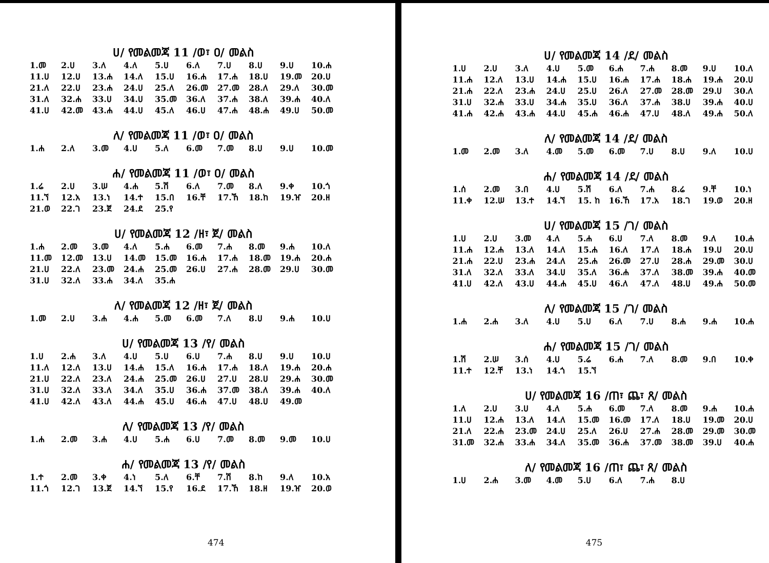ሀ/ የመልመጃ 11 /ወ፣ ዐ/ መልስ
| 1.መ | 2.ሀ | 3.ለ | 4.ለ | 5.ሀ | 6.ለ | 7.ሀ | 8.ሀ | 9.ሀ | 10.ሐ |
| 11.ሀ | 12.ሀ | 13.ሐ | 14.ለ | 15.ሀ | 16.ሐ | 17.ሐ | 18.ሀ | 19.መ | 20.ሀ |
| 21.ለ | 22.ሀ | 23.ሐ | 24.ሀ | 25.ለ | 26.መ | 27.መ | 28.ለ | 29.ለ | 30.መ |
| 31.ለ | 32.ሐ | 33.ሀ | 34.ሀ | 35.መ | 36.ለ | 37.ሐ | 38.ለ | 39.ሐ | 40.ለ |
| 41.ሀ | 42.መ | 43.ሐ | 44.ሀ | 45.ለ | 46.ሀ | 47.ሐ | 48.ሐ | 49.ሀ | 50.መ |
ለ/ የመልመጃ 11 /ወ፣ ዐ/ መልስ
| 1.ሐ | 2.ለ | 3.መ | 4.ሀ | 5.ለ | 6.መ | 7.መ | 8.ሀ | 9.ሀ | 10.መ |
ሐ/ የመልመጃ 11 /ወ፣ ዐ/ መልስ
| 1.ሬ | 2.ሀ | 3.ሠ | 4.ሐ | 5.ሽ | 6.ለ | 7.መ | 8.ለ | 9.ቀ | 10.ጎ |
| 11.ኘ | 12.አ | 13.ነ | 14.ተ | 15.በ | 16.ቸ | 17.ኸ | 18.ከ | 19.ዠ | 20.ዘ |
| 21.ወ | 22.ገ | 23.ጀ | 24.ደ | 25.የ | | | | | |
ሀ/ የመልመጃ 12 /ዘ፣ ጀ/ መልስ
| 1.ሐ | 2.መ | 3.መ | 4.ለ | 5.ሐ | 6.መ | 7.ሐ | 8.መ | 9.ሐ | 10.ለ |
| 11.መ | 12.መ | 13.ሀ | 14.መ | 15.መ | 16.ሐ | 17.ሐ | 18.መ | 19.ሐ | 20.ሐ |
| 21.ሀ | 22.ለ | 23.መ | 24.ሐ | 25.መ | 26.ሀ | 27.ሐ | 28.መ | 29.ሀ | 30.መ |
| 31.ሀ | 32.ለ | 33.ሐ | 34.ለ | 35.ሐ | | | | | |
ለ/ የመልመጃ 12 /ዘ፣ ጀ/ መልስ
| 1.መ | 2.ሀ | 3.ሐ | 4.ሐ | 5.መ | 6.መ | 7.ለ | 8.ሀ | 9.ሐ | 10.ሀ |
ሀ/ የመልመጃ 13 /የ/ መልስ
| 1.ሀ | 2.ሐ | 3.ለ | 4.ሀ | 5.ሀ | 6.ሀ | 7.ሐ | 8.ሀ | 9.ሀ | 10.ሀ |
| 11.ለ | 12.ለ | 13.ሀ | 14.ሐ | 15.ለ | 16.ሐ | 17.ሐ | 18.ለ | 19.ሐ | 20.ሐ |
| 21.ሀ | 22.ለ | 23.ለ | 24.ሐ | 25.መ | 26.ሀ | 27.ሀ | 28.ሀ | 29.ሐ | 30.መ |
| 31.ሀ | 32.ለ | 33.ለ | 34.ለ | 35.ሀ | 36.ሐ | 37.መ | 38.ለ | 39.ሐ | 40.ለ |
| 41.ሀ | 42.ለ | 43.ለ | 44.ሐ | 45.ሀ | 46.ሐ | 47.ሀ | 48.ሀ | 49.መ | |
ለ/ የመልመጃ 13 /የ/ መልስ
| 1.ሐ | 2.መ | 3.ሐ | 4.ሀ | 5.ሐ | 6.ሀ | 7.መ | 8.መ | 9.መ | 10.ሀ |
ሐ/ የመልመጃ 13 /የ/ መልስ
| 1.ተ | 2.መ | 3.ቀ | 4.ነ | 5.ለ | 6.ቸ | 7.ሽ | 8.ከ | 9.ለ | 10.አ |
| 11.ጎ | 12.ገ | 13.ጀ | 14.ኘ | 15.የ | 16.ደ | 17.ኸ | 18.ዘ | 19.ዠ | 20.ወ |
474
ሀ/ የመልመጃ 14 /ደ/ መልስ
| 1.ሀ | 2.ሀ | 3.ለ | 4.ሀ | 5.መ | 6.ሐ | 7.ሐ | 8.መ | 9.ሀ | 10.ለ |
| 11.ሐ | 12.ለ | 13.ሀ | 14.ሐ | 15.ሀ | 16.ሐ | 17.ሐ | 18.ሐ | 19.ሐ | 20.ሀ |
| 21.ሐ | 22.ለ | 23.ሐ | 24.ሀ | 25.ሀ | 26.ለ | 27.መ | 28.መ | 29.ሀ | 30.ለ |
| 31.ሀ | 32.ሐ | 33.ሀ | 34.ሐ | 35.ሀ | 36.ለ | 37.ሐ | 38.ሀ | 39.ሐ | 40.ሀ |
| 41.ሐ | 42.ሐ | 43.ሐ | 44.ሀ | 45.ሐ | 46.ሐ | 47.ሀ | 48.ለ | 49.ሐ | 50.ለ |
ለ/ የመልመጃ 14 /ደ/ መልስ
| 1.መ | 2.መ | 3.ለ | 4.መ | 5.መ | 6.መ | 7.ሀ | 8.ሀ | 9.ለ | 10.ሀ |
ሐ/ የመልመጃ 14 /ደ/ መልስ
| 1.ሰ | 2.መ | 3.በ | 4.ሀ | 5.ሽ | 6.ለ | 7.ሐ | 8.ሬ | 9.ቸ | 10.ነ |
| 11.ቀ | 12.ሠ | 13.ተ | 14.ኘ | 15. ከ | 16.ኸ | 17.አ | 18.ገ | 19.ወ | 20.ዘ |
ሀ/ የመልመጃ 15 /ገ/ መልስ
| 1.ሀ | 2.ሀ | 3.መ | 4.ለ | 5.ሐ | 6.ሀ | 7.ለ | 8.መ | 9.ለ | 10.ሐ |
| 11.ሐ | 12.ሐ | 13.ለ | 14.ለ | 15.ሐ | 16.ለ | 17.ለ | 18.ሐ | 19.ሀ | 20.ሀ |
| 21.ሐ | 22.ሀ | 23.ሐ | 24.ለ | 25.ሐ | 26.መ | 27.ሀ | 28.ሐ | 29.መ | 30.ሀ |
| 31.ለ | 32.ለ | 33.ለ | 34.ሀ | 35.ለ | 36.ሐ | 37.ለ | 38.መ | 39.ሐ | 40.መ |
| 41.ሀ | 42.ለ | 43.ሀ | 44.ሐ | 45.ሀ | 46.ለ | 47.ለ | 48.ሀ | 49.ሐ | 50.መ |
ለ/ የመልመጃ 15 /ገ/ መልስ
| 1.ሐ | 2.ሐ | 3.ለ | 4.ሀ | 5.ሀ | 6.ለ | 7.ሀ | 8.ሐ | 9.ሐ | 10.ሐ |
ሐ/ የመልመጃ 15 /ገ/ መልስ
| 1.ሽ | 2.ሠ | 3.ሰ | 4.ሀ | 5.ሬ | 6.ሐ | 7.ለ | 8.መ | 9.በ | 10.ቀ |
| 11.ተ | 12.ቸ | 13.ነ | 14.ጎ | 15.ኘ | | | | | |
ሀ/ የመልመጃ 16 /ጠ፣ ጨ፣ ጸ/ መልስ
| 1.ለ | 2.ሀ | 3.ሀ | 4.ለ | 5.ሐ | 6.መ | 7.ለ | 8.መ | 9.ሐ | 10.ሐ |
| 11.ሀ | 12.ሐ | 13.ለ | 14.ለ | 15.መ | 16.መ | 17.ለ | 18.ሀ | 19.መ | 20.ሀ |
| 21.ለ | 22.ሐ | 23.መ | 24.ሀ | 25.ለ | 26.ሀ | 27.ሐ | 28.መ | 29.መ | 30.መ |
| 31.መ | 32.ሐ | 33.ሐ | 34.ለ | 35.መ | 36.ሐ | 37.መ | 38.መ | 39.ሀ | 40.ሐ |
ለ/ የመልመጃ 16 /ጠ፣ ጨ፣ ጸ/ መልስ
| 1.ሀ | 2.ሐ | 3.መ | 4.መ | 5.ሀ | 6.ለ | 7.ሐ | 8.ሀ |
475